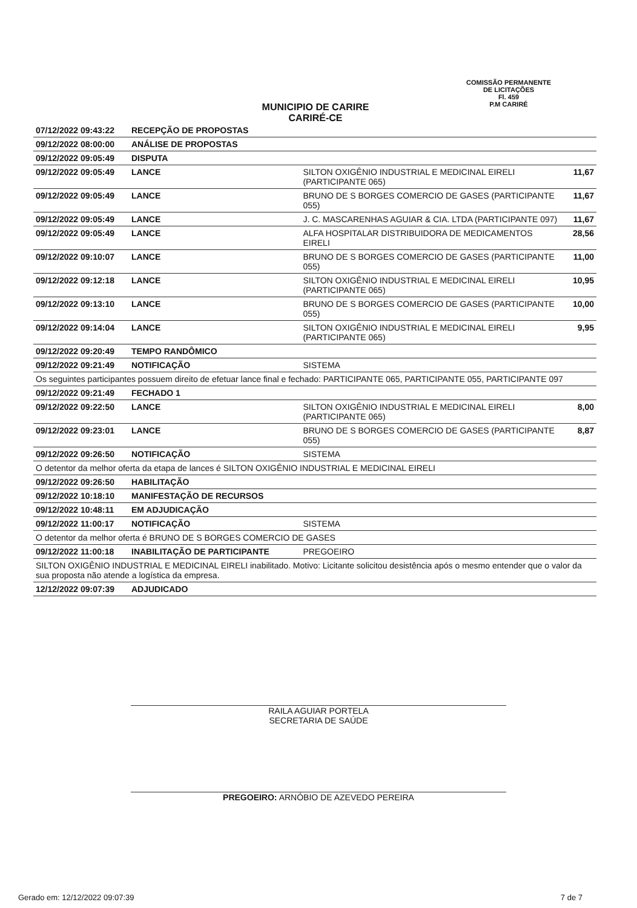COMISSÃO PERMANENTE DE LICITAÇÕES
Fl. 459
P.M CARIRÉ
MUNICIPIO DE CARIRE
CARIRÉ-CE
| 07/12/2022 09:43:22 | RECEPÇÃO DE PROPOSTAS | | |
| 09/12/2022 08:00:00 | ANÁLISE DE PROPOSTAS | | |
| 09/12/2022 09:05:49 | DISPUTA | | |
| 09/12/2022 09:05:49 | LANCE | SILTON OXIGÊNIO INDUSTRIAL E MEDICINAL EIRELI (PARTICIPANTE 065) | 11,67 |
| 09/12/2022 09:05:49 | LANCE | BRUNO DE S BORGES COMERCIO DE GASES (PARTICIPANTE 055) | 11,67 |
| 09/12/2022 09:05:49 | LANCE | J. C. MASCARENHAS AGUIAR & CIA. LTDA (PARTICIPANTE 097) | 11,67 |
| 09/12/2022 09:05:49 | LANCE | ALFA HOSPITALAR DISTRIBUIDORA DE MEDICAMENTOS EIRELI | 28,56 |
| 09/12/2022 09:10:07 | LANCE | BRUNO DE S BORGES COMERCIO DE GASES (PARTICIPANTE 055) | 11,00 |
| 09/12/2022 09:12:18 | LANCE | SILTON OXIGÊNIO INDUSTRIAL E MEDICINAL EIRELI (PARTICIPANTE 065) | 10,95 |
| 09/12/2022 09:13:10 | LANCE | BRUNO DE S BORGES COMERCIO DE GASES (PARTICIPANTE 055) | 10,00 |
| 09/12/2022 09:14:04 | LANCE | SILTON OXIGÊNIO INDUSTRIAL E MEDICINAL EIRELI (PARTICIPANTE 065) | 9,95 |
| 09/12/2022 09:20:49 | TEMPO RANDÔMICO | | |
| 09/12/2022 09:21:49 | NOTIFICAÇÃO | SISTEMA | |
| Os seguintes participantes possuem direito de efetuar lance final e fechado: PARTICIPANTE 065, PARTICIPANTE 055, PARTICIPANTE 097 | | | |
| 09/12/2022 09:21:49 | FECHADO 1 | | |
| 09/12/2022 09:22:50 | LANCE | SILTON OXIGÊNIO INDUSTRIAL E MEDICINAL EIRELI (PARTICIPANTE 065) | 8,00 |
| 09/12/2022 09:23:01 | LANCE | BRUNO DE S BORGES COMERCIO DE GASES (PARTICIPANTE 055) | 8,87 |
| 09/12/2022 09:26:50 | NOTIFICAÇÃO | SISTEMA | |
| O detentor da melhor oferta da etapa de lances é SILTON OXIGÊNIO INDUSTRIAL E MEDICINAL EIRELI | | | |
| 09/12/2022 09:26:50 | HABILITAÇÃO | | |
| 09/12/2022 10:18:10 | MANIFESTAÇÃO DE RECURSOS | | |
| 09/12/2022 10:48:11 | EM ADJUDICAÇÃO | | |
| 09/12/2022 11:00:17 | NOTIFICAÇÃO | SISTEMA | |
| O detentor da melhor oferta é BRUNO DE S BORGES COMERCIO DE GASES | | | |
| 09/12/2022 11:00:18 | INABILITAÇÃO DE PARTICIPANTE | PREGOEIRO | |
| SILTON OXIGÊNIO INDUSTRIAL E MEDICINAL EIRELI inabilitado. Motivo: Licitante solicitou desistência após o mesmo entender que o valor da sua proposta não atende a logística da empresa. | | | |
| 12/12/2022 09:07:39 | ADJUDICADO | | |
RAILA AGUIAR PORTELA
SECRETARIA DE SAÚDE
PREGOEIRO: ARNÓBIO DE AZEVEDO PEREIRA
Gerado em: 12/12/2022 09:07:39 7 de 7